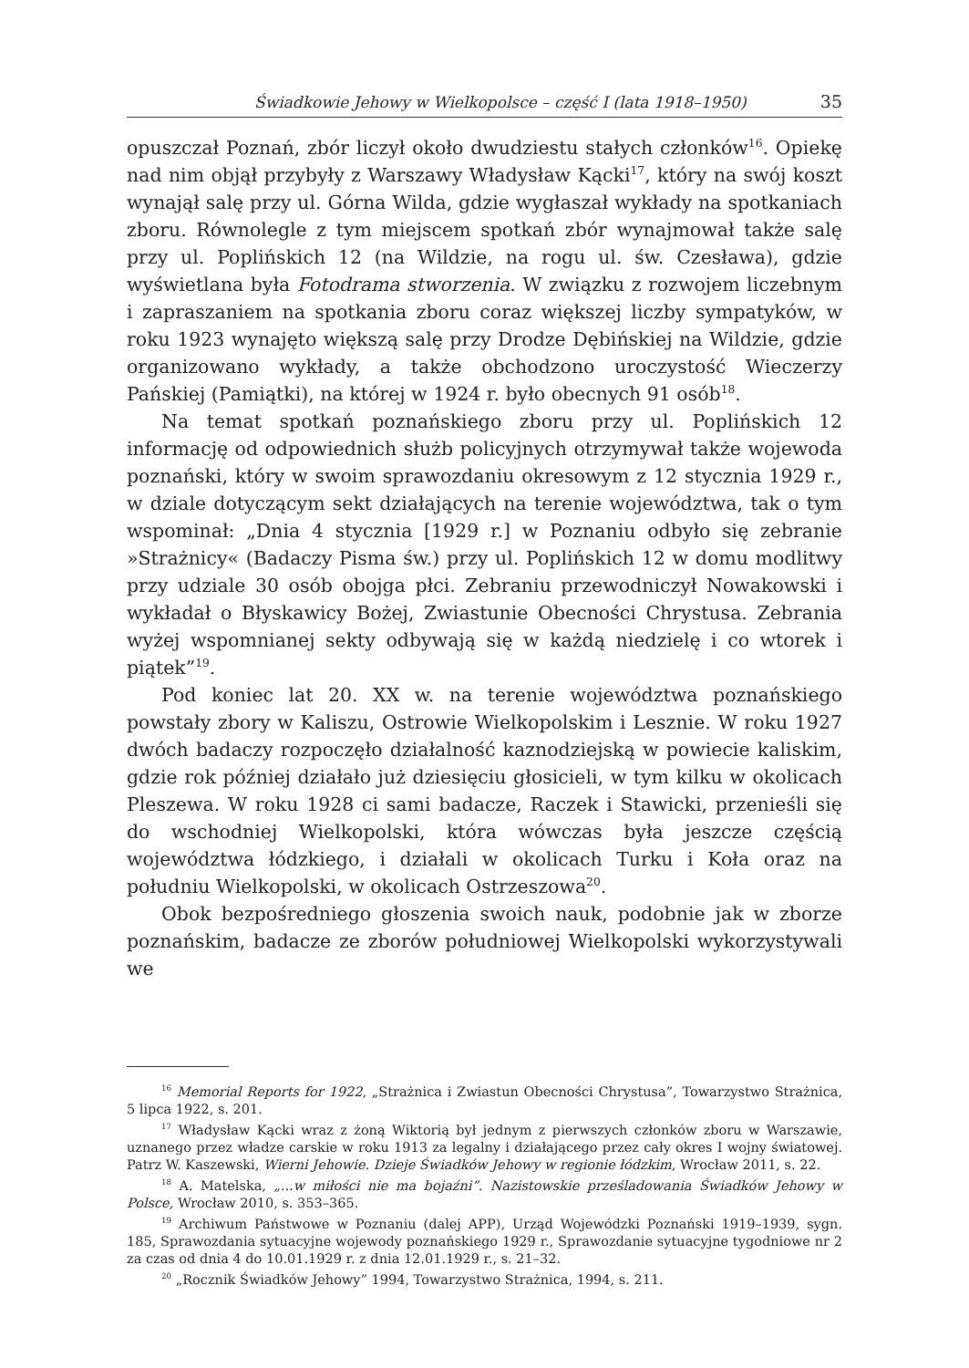Świadkowie Jehowy w Wielkopolsce – część I (lata 1918–1950) 35
opuszczał Poznań, zbór liczył około dwudziestu stałych członków<sup>16</sup>. Opiekę nad nim objął przybyły z Warszawy Władysław Kącki<sup>17</sup>, który na swój koszt wynajął salę przy ul. Górna Wilda, gdzie wygłaszał wykłady na spotkaniach zboru. Równolegle z tym miejscem spotkań zbór wynajmował także salę przy ul. Poplińskich 12 (na Wildzie, na rogu ul. św. Czesława), gdzie wyświetlana była Fotodrama stworzenia. W związku z rozwojem liczebnym i zapraszaniem na spotkania zboru coraz większej liczby sympatyków, w roku 1923 wynajęto większą salę przy Drodze Dębińskiej na Wildzie, gdzie organizowano wykłady, a także obchodzono uroczystość Wieczerzy Pańskiej (Pamiątki), na której w 1924 r. było obecnych 91 osób<sup>18</sup>.
Na temat spotkań poznańskiego zboru przy ul. Poplińskich 12 informację od odpowiednich służb policyjnych otrzymywał także wojewoda poznański, który w swoim sprawozdaniu okresowym z 12 stycznia 1929 r., w dziale dotyczącym sekt działających na terenie województwa, tak o tym wspominał: „Dnia 4 stycznia [1929 r.] w Poznaniu odbyło się zebranie »Strażnicy« (Badaczy Pisma św.) przy ul. Poplińskich 12 w domu modlitwy przy udziale 30 osób obojga płci. Zebraniu przewodniczył Nowakowski i wykładał o Błyskawicy Bożej, Zwiastunie Obecności Chrystusa. Zebrania wyżej wspomnianej sekty odbywają się w każdą niedzielę i co wtorek i piątek”<sup>19</sup>.
Pod koniec lat 20. XX w. na terenie województwa poznańskiego powstały zbory w Kaliszu, Ostrowie Wielkopolskim i Lesznie. W roku 1927 dwóch badaczy rozpoczęło działalność kaznodziejską w powiecie kaliskim, gdzie rok później działało już dziesięciu głosicieli, w tym kilku w okolicach Pleszewa. W roku 1928 ci sami badacze, Raczek i Stawicki, przenieśli się do wschodniej Wielkopolski, która wówczas była jeszcze częścią województwa łódzkiego, i działali w okolicach Turku i Koła oraz na południu Wielkopolski, w okolicach Ostrzeszowa<sup>20</sup>.
Obok bezpośredniego głoszenia swoich nauk, podobnie jak w zborze poznańskim, badacze ze zborów południowej Wielkopolski wykorzystywali we
<sup>16</sup> Memorial Reports for 1922, „Strażnica i Zwiastun Obecności Chrystusa”, Towarzystwo Strażnica, 5 lipca 1922, s. 201.
<sup>17</sup> Władysław Kącki wraz z żoną Wiktorią był jednym z pierwszych członków zboru w Warszawie, uznanego przez władze carskie w roku 1913 za legalny i działającego przez cały okres I wojny światowej. Patrz W. Kaszewski, Wierni Jehowie. Dzieje Świadków Jehowy w regionie łódzkim, Wrocław 2011, s. 22.
<sup>18</sup> A. Matelska, „...w miłości nie ma bojaźni”. Nazistowskie prześladowania Świadków Jehowy w Polsce, Wrocław 2010, s. 353–365.
<sup>19</sup> Archiwum Państwowe w Poznaniu (dalej APP), Urząd Wojewódzki Poznański 1919–1939, sygn. 185, Sprawozdania sytuacyjne wojewody poznańskiego 1929 r., Sprawozdanie sytuacyjne tygodniowe nr 2 za czas od dnia 4 do 10.01.1929 r. z dnia 12.01.1929 r., s. 21–32.
<sup>20</sup> „Rocznik Świadków Jehowy” 1994, Towarzystwo Strażnica, 1994, s. 211.